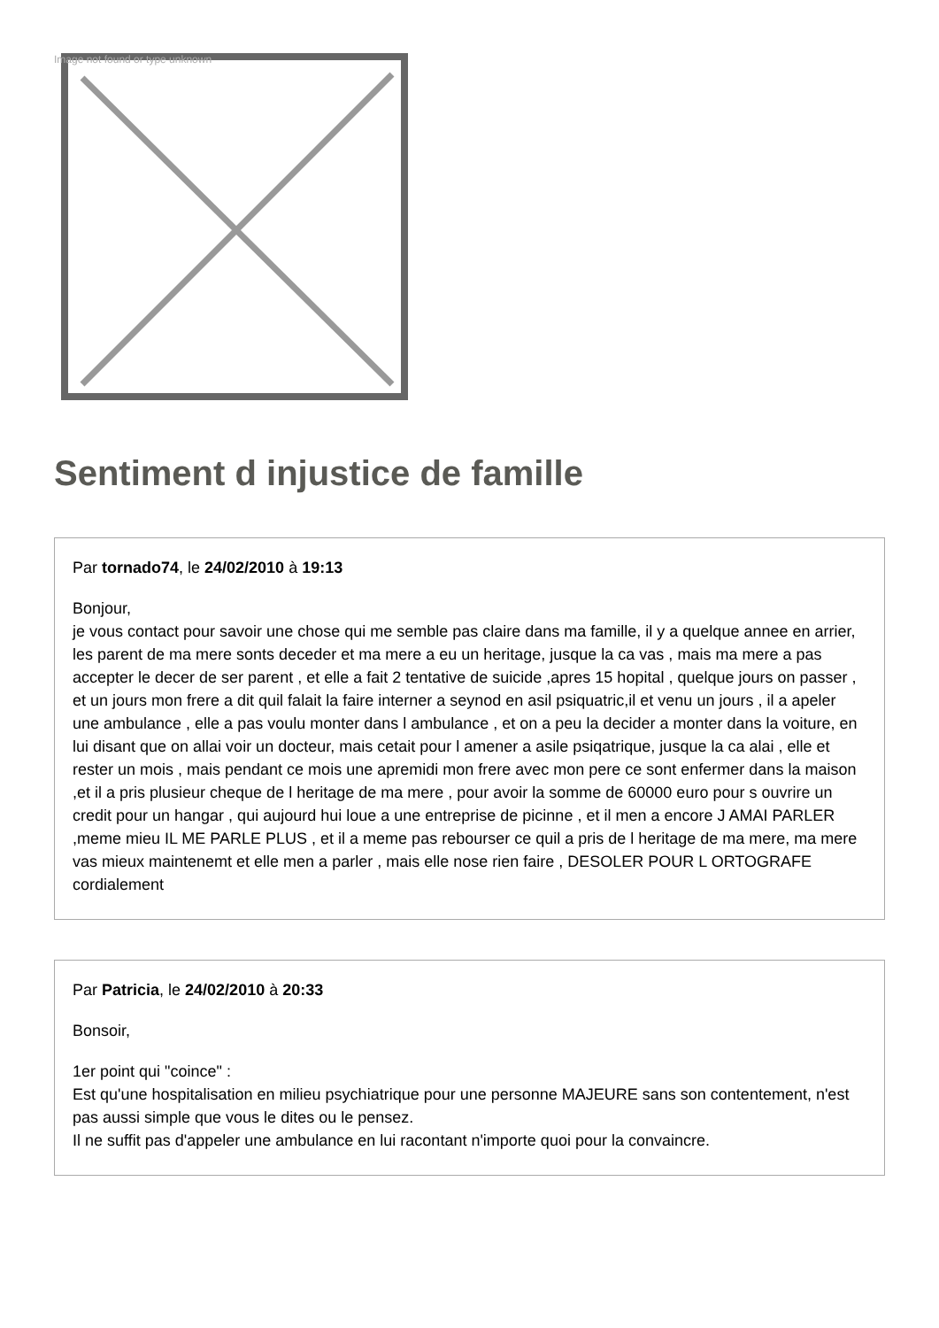Image not found or type unknown
Sentiment d injustice de famille
Par tornado74, le 24/02/2010 à 19:13
Bonjour,
je vous contact pour savoir une chose qui me semble pas claire dans ma famille, il y a quelque annee en arrier, les parent de ma mere sonts deceder et ma mere a eu un heritage, jusque la ca vas , mais ma mere a pas accepter le decer de ser parent , et elle a fait 2 tentative de suicide ,apres 15 hopital , quelque jours on passer , et un jours mon frere a dit quil falait la faire interner a seynod en asil psiquatric,il et venu un jours , il a apeler une ambulance , elle a pas voulu monter dans l ambulance , et on a peu la decider a monter dans la voiture, en lui disant que on allai voir un docteur, mais cetait pour l amener a asile psiqatrique, jusque la ca alai , elle et rester un mois , mais pendant ce mois une apremidi mon frere avec mon pere ce sont enfermer dans la maison ,et il a pris plusieur cheque de l heritage de ma mere , pour avoir la somme de 60000 euro pour s ouvrire un credit pour un hangar , qui aujourd hui loue a une entreprise de picinne , et il men a encore J AMAI PARLER ,meme mieu IL ME PARLE PLUS , et il a meme pas rebourser ce quil a pris de l heritage de ma mere, ma mere vas mieux maintenemt et elle men a parler , mais elle nose rien faire , DESOLER POUR L ORTOGRAFE cordialement
Par Patricia, le 24/02/2010 à 20:33
Bonsoir,
1er point qui "coince" :
Est qu'une hospitalisation en milieu psychiatrique pour une personne MAJEURE sans son contentement, n'est pas aussi simple que vous le dites ou le pensez.
Il ne suffit pas d'appeler une ambulance en lui racontant n'importe quoi pour la convaincre.